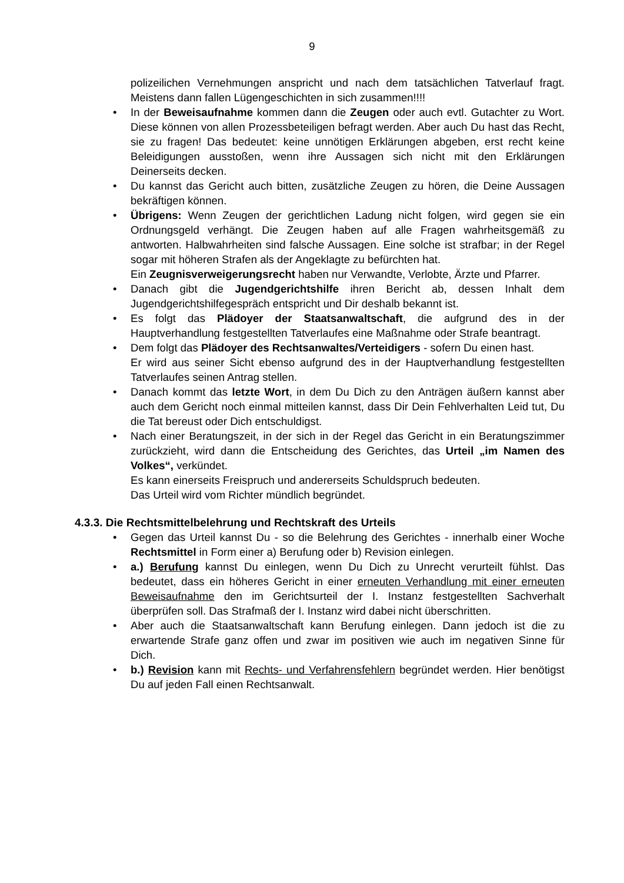9
polizeilichen Vernehmungen anspricht und nach dem tatsächlichen Tatverlauf fragt. Meistens dann fallen Lügengeschichten in sich zusammen!!!!
•
In der Beweisaufnahme kommen dann die Zeugen oder auch evtl. Gutachter zu Wort. Diese können von allen Prozessbeteiligen befragt werden. Aber auch Du hast das Recht, sie zu fragen! Das bedeutet: keine unnötigen Erklärungen abgeben, erst recht keine Beleidigungen ausstoßen, wenn ihre Aussagen sich nicht mit den Erklärungen Deinerseits decken.
•
Du kannst das Gericht auch bitten, zusätzliche Zeugen zu hören, die Deine Aussagen bekräftigen können.
•
Übrigens: Wenn Zeugen der gerichtlichen Ladung nicht folgen, wird gegen sie ein Ordnungsgeld verhängt. Die Zeugen haben auf alle Fragen wahrheitsgemäß zu antworten. Halbwahrheiten sind falsche Aussagen. Eine solche ist strafbar; in der Regel sogar mit höheren Strafen als der Angeklagte zu befürchten hat.
Ein Zeugnisverweigerungsrecht haben nur Verwandte, Verlobte, Ärzte und Pfarrer.
•
Danach gibt die Jugendgerichtshilfe ihren Bericht ab, dessen Inhalt dem Jugendgerichtshilfegespräch entspricht und Dir deshalb bekannt ist.
•
Es folgt das Plädoyer der Staatsanwaltschaft, die aufgrund des in der Hauptverhandlung festgestellten Tatverlaufes eine Maßnahme oder Strafe beantragt.
•
Dem folgt das Plädoyer des Rechtsanwaltes/Verteidigers - sofern Du einen hast.
Er wird aus seiner Sicht ebenso aufgrund des in der Hauptverhandlung festgestellten Tatverlaufes seinen Antrag stellen.
•
Danach kommt das letzte Wort, in dem Du Dich zu den Anträgen äußern kannst aber auch dem Gericht noch einmal mitteilen kannst, dass Dir Dein Fehlverhalten Leid tut, Du die Tat bereust oder Dich entschuldigst.
•
Nach einer Beratungszeit, in der sich in der Regel das Gericht in ein Beratungszimmer zurückzieht, wird dann die Entscheidung des Gerichtes, das Urteil „im Namen des Volkes“, verkündet.
Es kann einerseits Freispruch und andererseits Schuldspruch bedeuten.
Das Urteil wird vom Richter mündlich begründet.
4.3.3. Die Rechtsmittelbelehrung und Rechtskraft des Urteils
•
Gegen das Urteil kannst Du - so die Belehrung des Gerichtes - innerhalb einer Woche Rechtsmittel in Form einer a) Berufung oder b) Revision einlegen.
•
a.) Berufung kannst Du einlegen, wenn Du Dich zu Unrecht verurteilt fühlst. Das bedeutet, dass ein höheres Gericht in einer erneuten Verhandlung mit einer erneuten Beweisaufnahme den im Gerichtsurteil der I. Instanz festgestellten Sachverhalt überprüfen soll. Das Strafmaß der I. Instanz wird dabei nicht überschritten.
•
Aber auch die Staatsanwaltschaft kann Berufung einlegen. Dann jedoch ist die zu erwartende Strafe ganz offen und zwar im positiven wie auch im negativen Sinne für Dich.
•
b.) Revision kann mit Rechts- und Verfahrensfehlern begründet werden. Hier benötigst Du auf jeden Fall einen Rechtsanwalt.